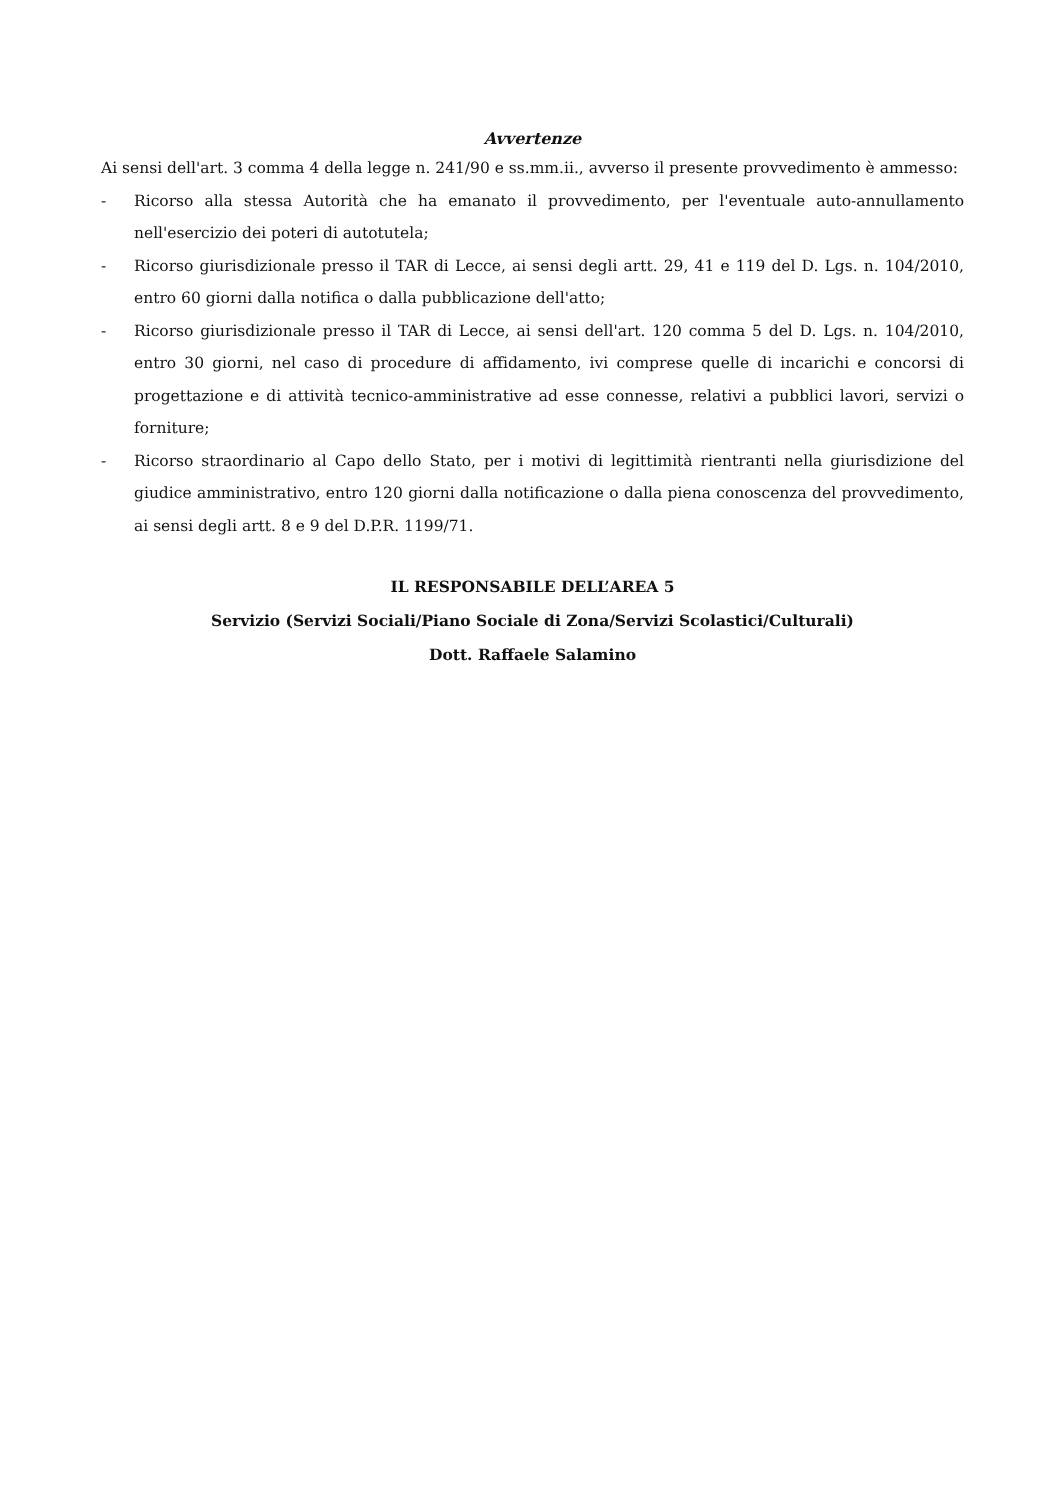Avvertenze
Ai sensi dell'art. 3 comma 4 della legge n. 241/90 e ss.mm.ii., avverso il presente provvedimento è ammesso:
- Ricorso alla stessa Autorità che ha emanato il provvedimento, per l'eventuale auto-annullamento nell'esercizio dei poteri di autotutela;
- Ricorso giurisdizionale presso il TAR di Lecce, ai sensi degli artt. 29, 41 e 119 del D. Lgs. n. 104/2010, entro 60 giorni dalla notifica o dalla pubblicazione dell'atto;
- Ricorso giurisdizionale presso il TAR di Lecce, ai sensi dell'art. 120 comma 5 del D. Lgs. n. 104/2010, entro 30 giorni, nel caso di procedure di affidamento, ivi comprese quelle di incarichi e concorsi di progettazione e di attività tecnico-amministrative ad esse connesse, relativi a pubblici lavori, servizi o forniture;
- Ricorso straordinario al Capo dello Stato, per i motivi di legittimità rientranti nella giurisdizione del giudice amministrativo, entro 120 giorni dalla notificazione o dalla piena conoscenza del provvedimento, ai sensi degli artt. 8 e 9 del D.P.R. 1199/71.
IL RESPONSABILE DELL’AREA 5
Servizio (Servizi Sociali/Piano Sociale di Zona/Servizi Scolastici/Culturali)
Dott. Raffaele Salamino